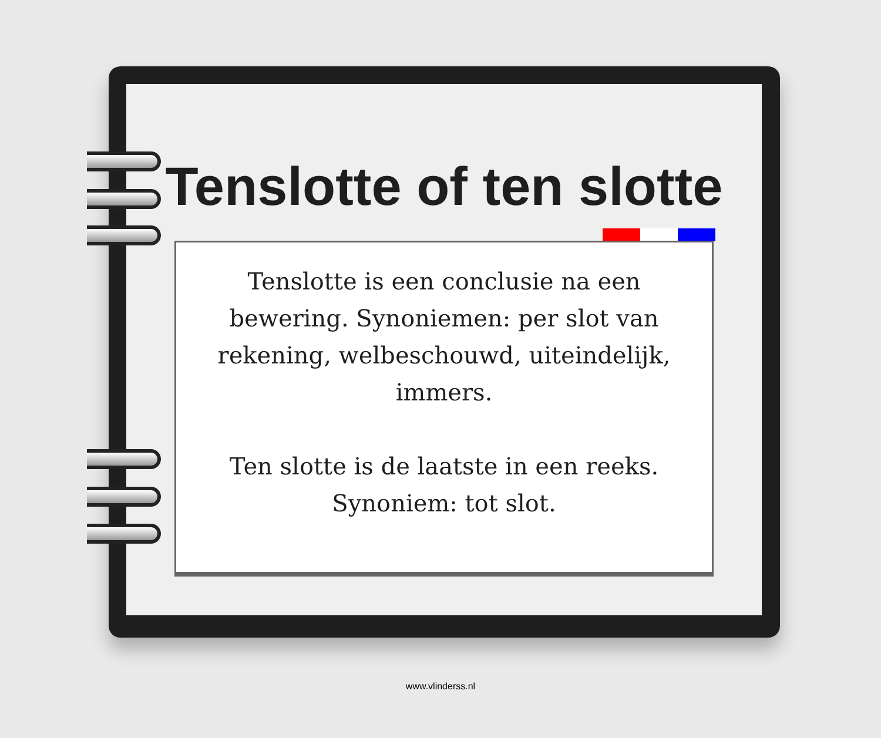Tenslotte of ten slotte
Tenslotte is een conclusie na een bewering. Synoniemen: per slot van rekening, welbeschouwd, uiteindelijk, immers.
Ten slotte is de laatste in een reeks. Synoniem: tot slot.
www.vlinderss.nl